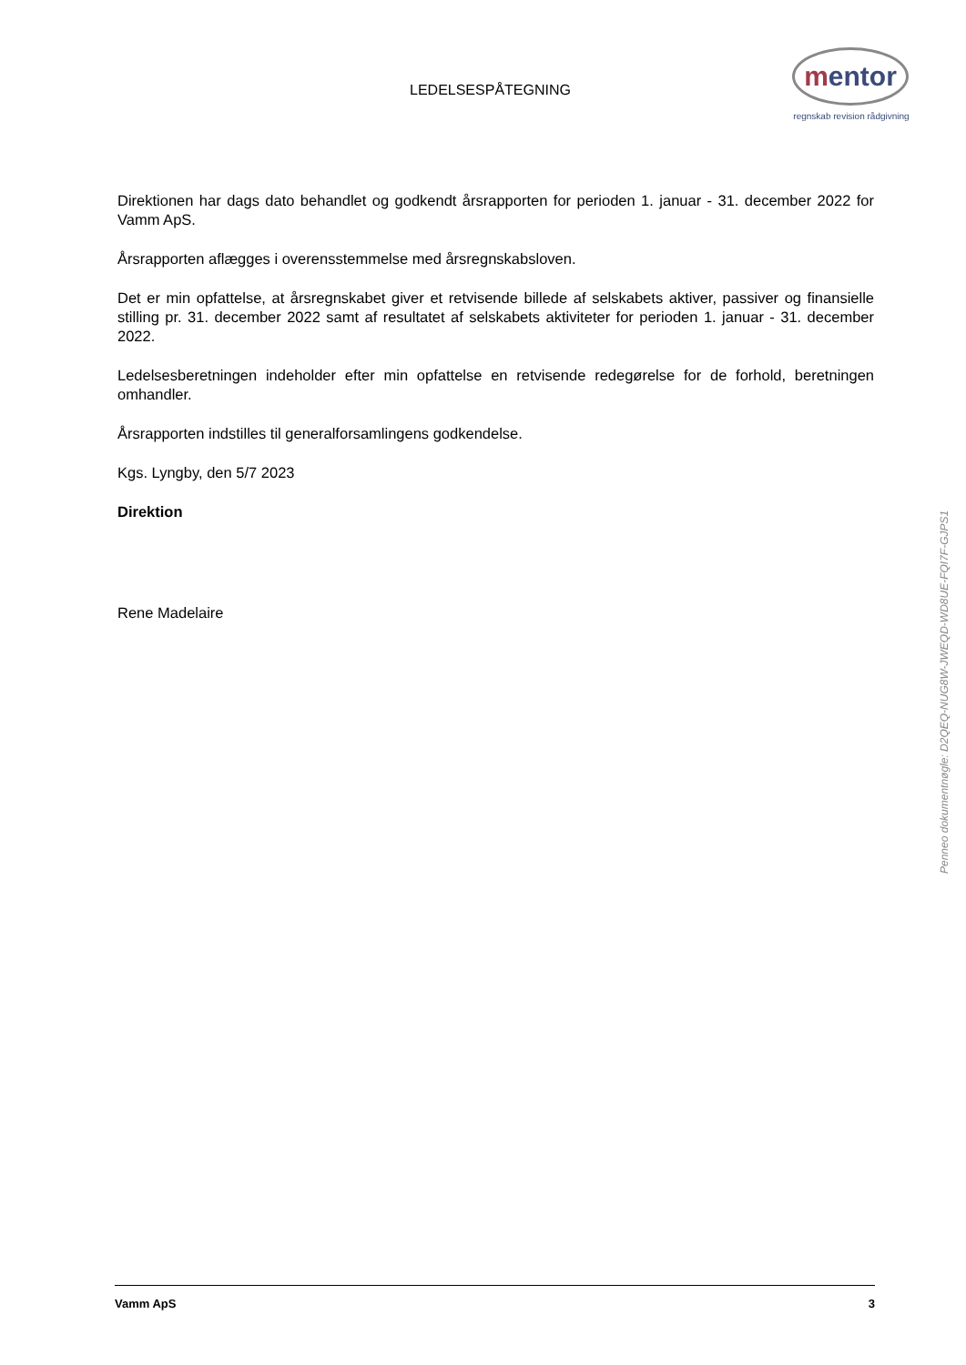LEDELSESPÅTEGNING
mentor
regnskab revision rådgivning
Direktionen har dags dato behandlet og godkendt årsrapporten for perioden 1. januar - 31. december 2022 for Vamm ApS.
Årsrapporten aflægges i overensstemmelse med årsregnskabsloven.
Det er min opfattelse, at årsregnskabet giver et retvisende billede af selskabets aktiver, passiver og finansielle stilling pr. 31. december 2022 samt af resultatet af selskabets aktiviteter for perioden 1. januar - 31. december 2022.
Ledelsesberetningen indeholder efter min opfattelse en retvisende redegørelse for de forhold, beretningen omhandler.
Årsrapporten indstilles til generalforsamlingens godkendelse.
Kgs. Lyngby, den 5/7 2023
Direktion
Rene Madelaire
Penneo dokumentnøgle: D2QEQ-NUG8W-JWEQD-WD8UE-FQI7F-GJPS1
Vamm ApS 3